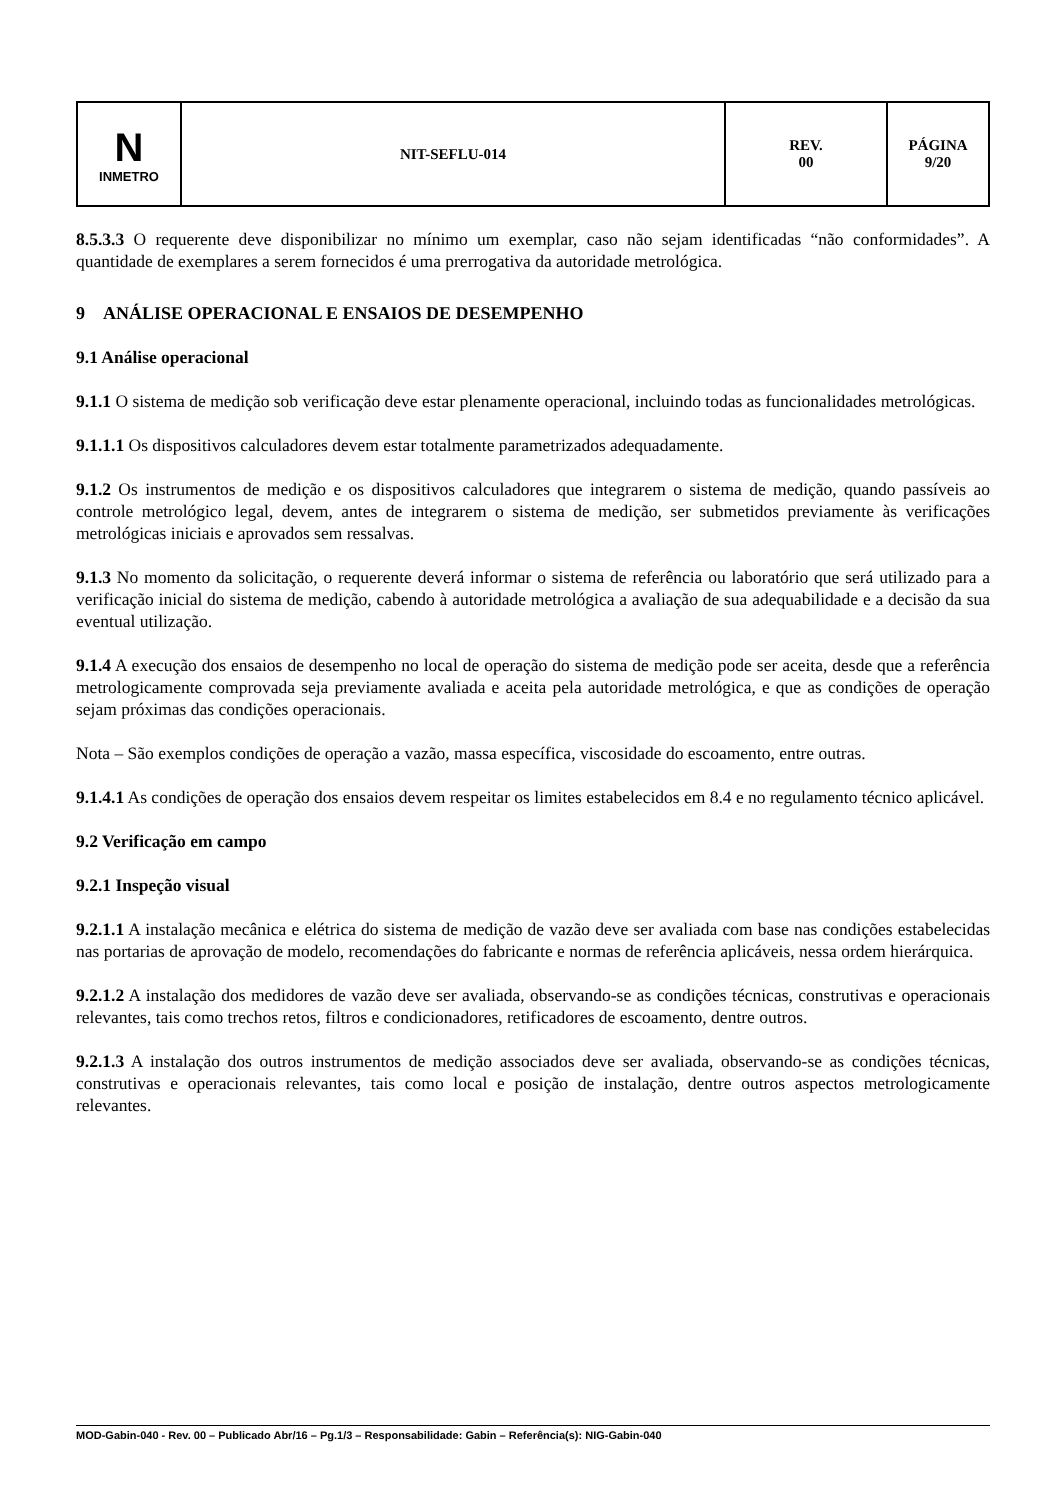| N INMETRO | NIT-SEFLU-014 | REV. 00 | PÁGINA 9/20 |
8.5.3.3 O requerente deve disponibilizar no mínimo um exemplar, caso não sejam identificadas “não conformidades”. A quantidade de exemplares a serem fornecidos é uma prerrogativa da autoridade metrológica.
9 ANÁLISE OPERACIONAL E ENSAIOS DE DESEMPENHO
9.1 Análise operacional
9.1.1 O sistema de medição sob verificação deve estar plenamente operacional, incluindo todas as funcionalidades metrológicas.
9.1.1.1 Os dispositivos calculadores devem estar totalmente parametrizados adequadamente.
9.1.2 Os instrumentos de medição e os dispositivos calculadores que integrarem o sistema de medição, quando passíveis ao controle metrológico legal, devem, antes de integrarem o sistema de medição, ser submetidos previamente às verificações metrológicas iniciais e aprovados sem ressalvas.
9.1.3 No momento da solicitação, o requerente deverá informar o sistema de referência ou laboratório que será utilizado para a verificação inicial do sistema de medição, cabendo à autoridade metrológica a avaliação de sua adequabilidade e a decisão da sua eventual utilização.
9.1.4 A execução dos ensaios de desempenho no local de operação do sistema de medição pode ser aceita, desde que a referência metrologicamente comprovada seja previamente avaliada e aceita pela autoridade metrológica, e que as condições de operação sejam próximas das condições operacionais.
Nota – São exemplos condições de operação a vazão, massa específica, viscosidade do escoamento, entre outras.
9.1.4.1 As condições de operação dos ensaios devem respeitar os limites estabelecidos em 8.4 e no regulamento técnico aplicável.
9.2 Verificação em campo
9.2.1 Inspeção visual
9.2.1.1 A instalação mecânica e elétrica do sistema de medição de vazão deve ser avaliada com base nas condições estabelecidas nas portarias de aprovação de modelo, recomendações do fabricante e normas de referência aplicáveis, nessa ordem hierárquica.
9.2.1.2 A instalação dos medidores de vazão deve ser avaliada, observando-se as condições técnicas, construtivas e operacionais relevantes, tais como trechos retos, filtros e condicionadores, retificadores de escoamento, dentre outros.
9.2.1.3 A instalação dos outros instrumentos de medição associados deve ser avaliada, observando-se as condições técnicas, construtivas e operacionais relevantes, tais como local e posição de instalação, dentre outros aspectos metrologicamente relevantes.
MOD-Gabin-040 - Rev. 00 – Publicado Abr/16 – Pg.1/3 – Responsabilidade: Gabin – Referência(s): NIG-Gabin-040